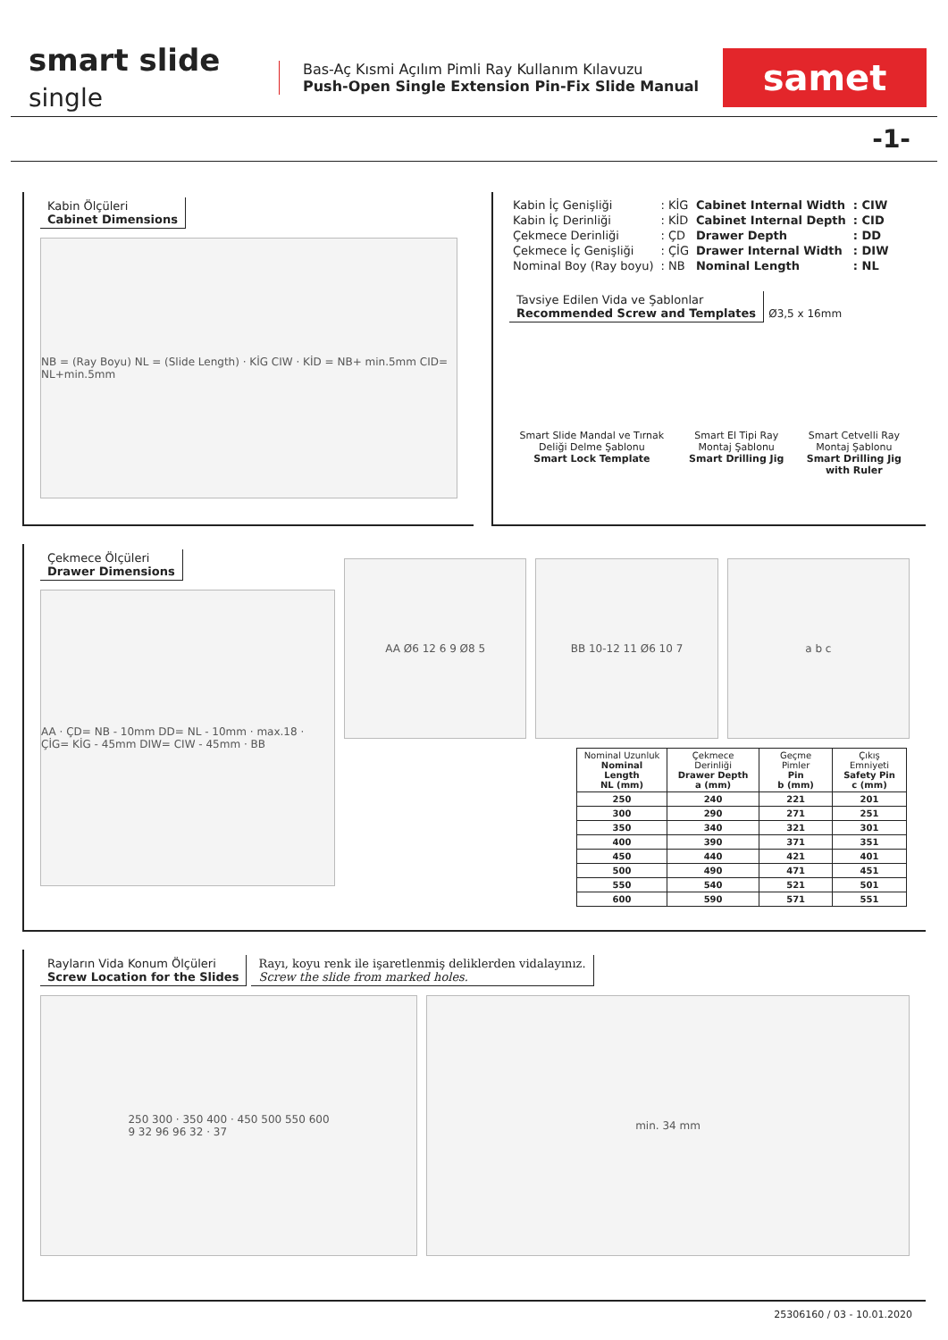smart slide single
Bas-Aç Kısmi Açılım Pimli Ray Kullanım Kılavuzu
Push-Open Single Extension Pin-Fix Slide Manual
samet
-1-
Kabin Ölçüleri
Cabinet Dimensions
NB = (Ray Boyu) NL = (Slide Length) · KİG CIW · KİD = NB+ min.5mm CID= NL+min.5mm
| Kabin İç Genişliği | : KİG |
| Kabin İç Derinliği | : KİD |
| Çekmece Derinliği | : ÇD |
| Çekmece İç Genişliği | : ÇİG |
| Nominal Boy (Ray boyu) | : NB |
| Cabinet Internal Width | : CIW |
| Cabinet Internal Depth | : CID |
| Drawer Depth | : DD |
| Drawer Internal Width | : DIW |
| Nominal Length | : NL |
Tavsiye Edilen Vida ve Şablonlar
Recommended Screw and Templates
Ø3,5 x 16mm
Smart Slide Mandal ve Tırnak Deliği Delme Şablonu
Smart Lock Template
Smart El Tipi Ray Montaj Şablonu
Smart Drilling Jig
Smart Cetvelli Ray Montaj Şablonu
Smart Drilling Jig with Ruler
Çekmece Ölçüleri
Drawer Dimensions
AA · ÇD= NB - 10mm DD= NL - 10mm · max.18 · ÇİG= KİG - 45mm DIW= CIW - 45mm · BB
AA Ø6 12 6 9 Ø8 5 BB 10-12 11 Ø6 10 7 a b c
| Nominal Uzunluk Nominal Length NL (mm) | Çekmece Derinliği Drawer Depth a (mm) | Geçme Pimler Pin b (mm) | Çıkış Emniyeti Safety Pin c (mm) |
| --- | --- | --- | --- |
| 250 | 240 | 221 | 201 |
| 300 | 290 | 271 | 251 |
| 350 | 340 | 321 | 301 |
| 400 | 390 | 371 | 351 |
| 450 | 440 | 421 | 401 |
| 500 | 490 | 471 | 451 |
| 550 | 540 | 521 | 501 |
| 600 | 590 | 571 | 551 |
Rayların Vida Konum Ölçüleri
Screw Location for the Slides
Rayı, koyu renk ile işaretlenmiş deliklerden vidalayınız.
Screw the slide from marked holes.
250 300 · 350 400 · 450 500 550 600
9 32 96 96 32 · 37
min. 34 mm
25306160 / 03 - 10.01.2020